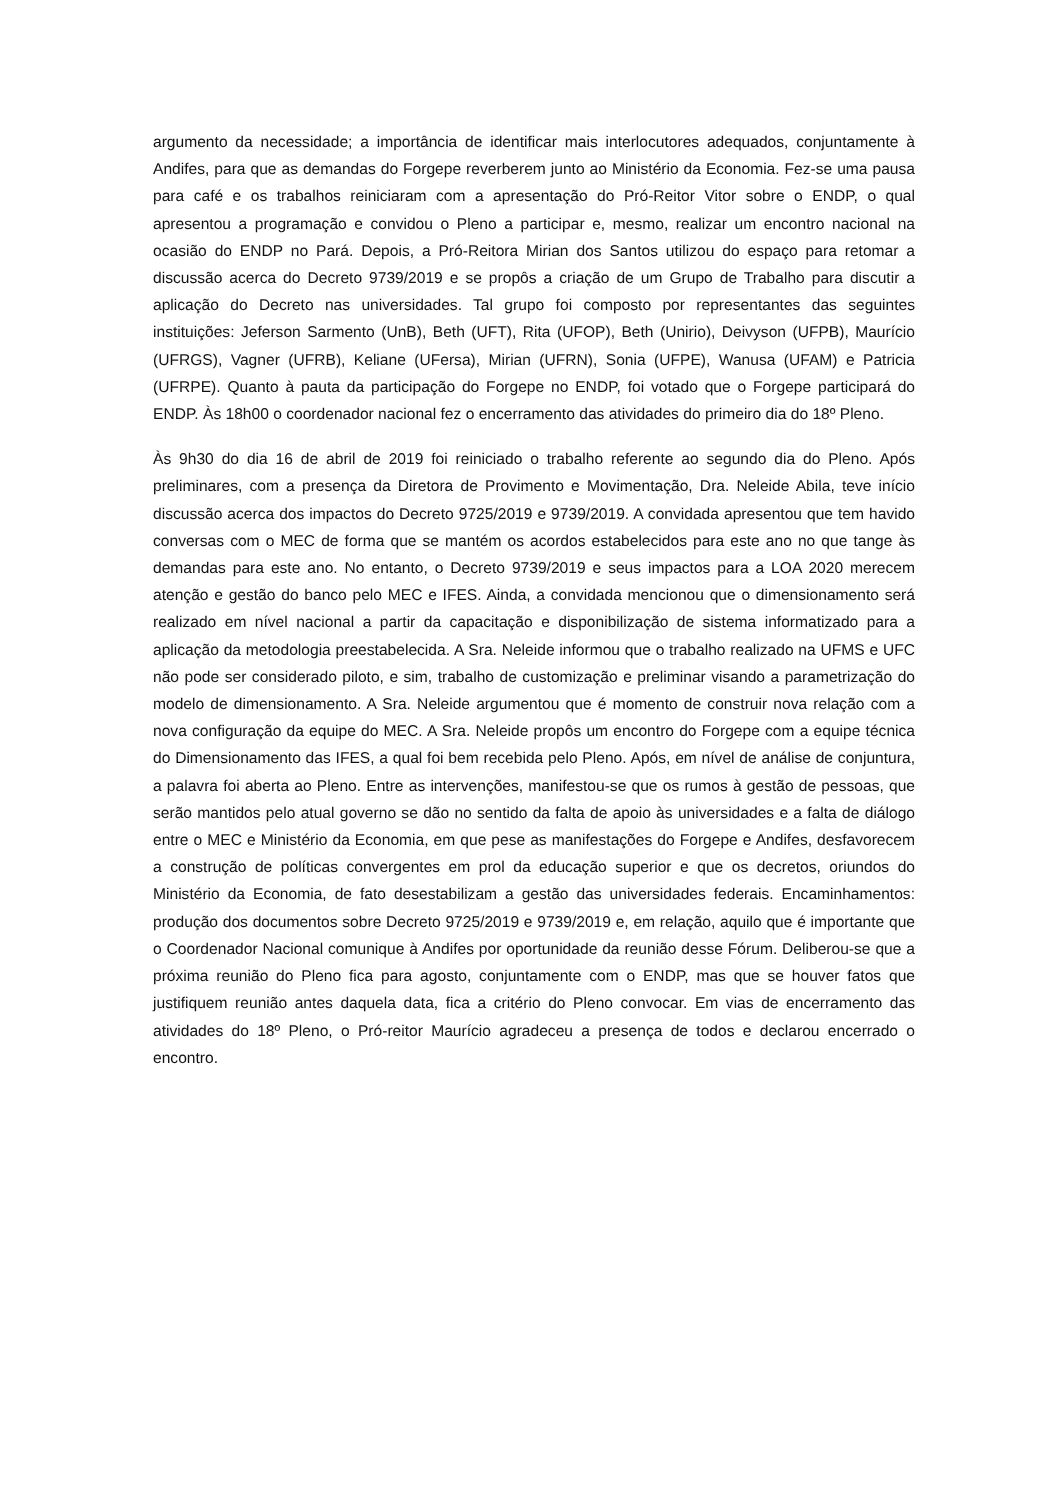argumento da necessidade; a importância de identificar mais interlocutores adequados, conjuntamente à Andifes, para que as demandas do Forgepe reverberem junto ao Ministério da Economia. Fez-se uma pausa para café e os trabalhos reiniciaram com a apresentação do Pró-Reitor Vitor sobre o ENDP, o qual apresentou a programação e convidou o Pleno a participar e, mesmo, realizar um encontro nacional na ocasião do ENDP no Pará. Depois, a Pró-Reitora Mirian dos Santos utilizou do espaço para retomar a discussão acerca do Decreto 9739/2019 e se propôs a criação de um Grupo de Trabalho para discutir a aplicação do Decreto nas universidades. Tal grupo foi composto por representantes das seguintes instituições: Jeferson Sarmento (UnB), Beth (UFT), Rita (UFOP), Beth (Unirio), Deivyson (UFPB), Maurício (UFRGS), Vagner (UFRB), Keliane (UFersa), Mirian (UFRN), Sonia (UFPE), Wanusa (UFAM) e Patricia (UFRPE). Quanto à pauta da participação do Forgepe no ENDP, foi votado que o Forgepe participará do ENDP. Às 18h00 o coordenador nacional fez o encerramento das atividades do primeiro dia do 18º Pleno.
Às 9h30 do dia 16 de abril de 2019 foi reiniciado o trabalho referente ao segundo dia do Pleno. Após preliminares, com a presença da Diretora de Provimento e Movimentação, Dra. Neleide Abila, teve início discussão acerca dos impactos do Decreto 9725/2019 e 9739/2019. A convidada apresentou que tem havido conversas com o MEC de forma que se mantém os acordos estabelecidos para este ano no que tange às demandas para este ano. No entanto, o Decreto 9739/2019 e seus impactos para a LOA 2020 merecem atenção e gestão do banco pelo MEC e IFES. Ainda, a convidada mencionou que o dimensionamento será realizado em nível nacional a partir da capacitação e disponibilização de sistema informatizado para a aplicação da metodologia preestabelecida. A Sra. Neleide informou que o trabalho realizado na UFMS e UFC não pode ser considerado piloto, e sim, trabalho de customização e preliminar visando a parametrização do modelo de dimensionamento. A Sra. Neleide argumentou que é momento de construir nova relação com a nova configuração da equipe do MEC. A Sra. Neleide propôs um encontro do Forgepe com a equipe técnica do Dimensionamento das IFES, a qual foi bem recebida pelo Pleno. Após, em nível de análise de conjuntura, a palavra foi aberta ao Pleno. Entre as intervenções, manifestou-se que os rumos à gestão de pessoas, que serão mantidos pelo atual governo se dão no sentido da falta de apoio às universidades e a falta de diálogo entre o MEC e Ministério da Economia, em que pese as manifestações do Forgepe e Andifes, desfavorecem a construção de políticas convergentes em prol da educação superior e que os decretos, oriundos do Ministério da Economia, de fato desestabilizam a gestão das universidades federais. Encaminhamentos: produção dos documentos sobre Decreto 9725/2019 e 9739/2019 e, em relação, aquilo que é importante que o Coordenador Nacional comunique à Andifes por oportunidade da reunião desse Fórum. Deliberou-se que a próxima reunião do Pleno fica para agosto, conjuntamente com o ENDP, mas que se houver fatos que justifiquem reunião antes daquela data, fica a critério do Pleno convocar. Em vias de encerramento das atividades do 18º Pleno, o Pró-reitor Maurício agradeceu a presença de todos e declarou encerrado o encontro.